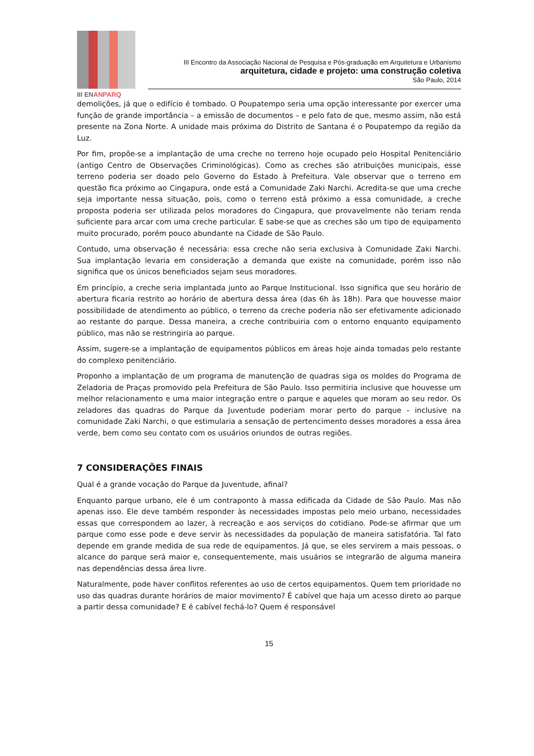III ENANPARQ
III Encontro da Associação Nacional de Pesquisa e Pós-graduação em Arquitetura e Urbanismo
arquitetura, cidade e projeto: uma construção coletiva
São Paulo, 2014
demolições, já que o edifício é tombado. O Poupatempo seria uma opção interessante por exercer uma função de grande importância – a emissão de documentos – e pelo fato de que, mesmo assim, não está presente na Zona Norte. A unidade mais próxima do Distrito de Santana é o Poupatempo da região da Luz.
Por fim, propõe-se a implantação de uma creche no terreno hoje ocupado pelo Hospital Penitenciário (antigo Centro de Observações Criminológicas). Como as creches são atribuições municipais, esse terreno poderia ser doado pelo Governo do Estado à Prefeitura. Vale observar que o terreno em questão fica próximo ao Cingapura, onde está a Comunidade Zaki Narchi. Acredita-se que uma creche seja importante nessa situação, pois, como o terreno está próximo a essa comunidade, a creche proposta poderia ser utilizada pelos moradores do Cingapura, que provavelmente não teriam renda suficiente para arcar com uma creche particular. E sabe-se que as creches são um tipo de equipamento muito procurado, porém pouco abundante na Cidade de São Paulo.
Contudo, uma observação é necessária: essa creche não seria exclusiva à Comunidade Zaki Narchi. Sua implantação levaria em consideração a demanda que existe na comunidade, porém isso não significa que os únicos beneficiados sejam seus moradores.
Em princípio, a creche seria implantada junto ao Parque Institucional. Isso significa que seu horário de abertura ficaria restrito ao horário de abertura dessa área (das 6h às 18h). Para que houvesse maior possibilidade de atendimento ao público, o terreno da creche poderia não ser efetivamente adicionado ao restante do parque. Dessa maneira, a creche contribuiria com o entorno enquanto equipamento público, mas não se restringiria ao parque.
Assim, sugere-se a implantação de equipamentos públicos em áreas hoje ainda tomadas pelo restante do complexo penitenciário.
Proponho a implantação de um programa de manutenção de quadras siga os moldes do Programa de Zeladoria de Praças promovido pela Prefeitura de São Paulo. Isso permitiria inclusive que houvesse um melhor relacionamento e uma maior integração entre o parque e aqueles que moram ao seu redor. Os zeladores das quadras do Parque da Juventude poderiam morar perto do parque – inclusive na comunidade Zaki Narchi, o que estimularia a sensação de pertencimento desses moradores a essa área verde, bem como seu contato com os usuários oriundos de outras regiões.
7 CONSIDERAÇÕES FINAIS
Qual é a grande vocação do Parque da Juventude, afinal?
Enquanto parque urbano, ele é um contraponto à massa edificada da Cidade de São Paulo. Mas não apenas isso. Ele deve também responder às necessidades impostas pelo meio urbano, necessidades essas que correspondem ao lazer, à recreação e aos serviços do cotidiano. Pode-se afirmar que um parque como esse pode e deve servir às necessidades da população de maneira satisfatória. Tal fato depende em grande medida de sua rede de equipamentos. Já que, se eles servirem a mais pessoas, o alcance do parque será maior e, consequentemente, mais usuários se integrarão de alguma maneira nas dependências dessa área livre.
Naturalmente, pode haver conflitos referentes ao uso de certos equipamentos. Quem tem prioridade no uso das quadras durante horários de maior movimento? É cabível que haja um acesso direto ao parque a partir dessa comunidade? E é cabível fechá-lo? Quem é responsável
15